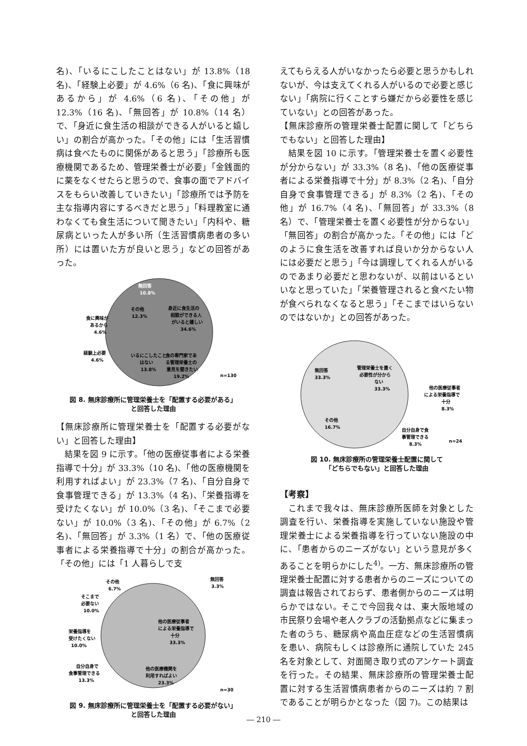名)、「いるにこしたことはない」が 13.8%（18 名)、「経験上必要」が 4.6%（6 名)、「食に興味があるから」が 4.6%（6 名)、「その他」が 12.3%（16 名)、「無回答」が 10.8%（14 名）で、「身近に食生活の相談ができる人がいると嬉しい」の割合が高かった。「その他」には「生活習慣病は食べたものに関係があると思う」「診療所も医療機関であるため、管理栄養士が必要」「金銭面的に薬をなくせたらと思うので、食事の面でアドバイスをもらい改善していきたい」「診療所では予防を主な指導内容にするべきだと思う」「料理教室に通わなくても食生活について聞きたい」「内科や、糖尿病といった人が多い所（生活習慣病患者の多い所）には置いた方が良いと思う」などの回答があった。
食に興味が
あるから
4.6%
経験上必要
4.6%
その他
12.3%
無回答
10.8%
身近に食生活の
相談ができる人
がいると嬉しい
34.6%
いるにこしたこと
はない
13.8%
食の専門家であ
る管理栄養士の
意見を聞きたい
19.2%
n=130
図 8. 無床診療所に管理栄養士を「配置する必要がある」
と回答した理由
【無床診療所に管理栄養士を「配置する必要がない」と回答した理由】
結果を図 9 に示す。「他の医療従事者による栄養指導で十分」が 33.3%（10 名)、「他の医療機関を利用すればよい」が 23.3%（7 名)、「自分自身で食事管理できる」が 13.3%（4 名)、「栄養指導を受けたくない」が 10.0%（3 名)、「そこまで必要ない」が 10.0%（3 名)、「その他」が 6.7%（2 名)、「無回答」が 3.3%（1 名）で、「他の医療従事者による栄養指導で十分」の割合が高かった。「その他」には「1 人暮らしで支
その他
6.7%
そこまで
必要ない
10.0%
栄養指導を
受けたくない
10.0%
自分自身で
食事管理できる
13.3%
無回答
3.3%
他の医療従事者
による栄養指導で
十分
33.3%
他の医療機関を
利用すればよい
23.3%
n=30
図 9. 無床診療所に管理栄養士を「配置する必要がない」
と回答した理由
えてもらえる人がいなかったら必要と思うかもしれないが、今は支えてくれる人がいるので必要と感じない」「病院に行くことすら嫌だから必要性を感じていない」との回答があった。
【無床診療所の管理栄養士配置に関して「どちらでもない」と回答した理由】
結果を図 10 に示す。「管理栄養士を置く必要性が分からない」が 33.3%（8 名)、「他の医療従事者による栄養指導で十分」が 8.3%（2 名)、「自分自身で食事管理できる」が 8.3%（2 名)、「その他」が 16.7%（4 名)、「無回答」が 33.3%（8 名）で、「管理栄養士を置く必要性が分からない」「無回答」の割合が高かった。「その他」には「どのように食生活を改善すれば良いか分からない人には必要だと思う」「今は調理してくれる人がいるのであまり必要だと思わないが、以前はいるといいなと思っていた」「栄養管理されると食べたい物が食べられなくなると思う」「そこまではいらないのではないか」との回答があった。
無回答
33.3%
管理栄養士を置く
必要性が分から
ない
33.3%
その他
16.7%
他の医療従事者
による栄養指導で
十分
8.3%
自分自身で食
事管理できる
8.3%
n=24
図 10. 無床診療所の管理栄養士配置に関して
「どちらでもない」と回答した理由
【考察】
これまで我々は、無床診療所医師を対象とした調査を行い、栄養指導を実施していない施設や管理栄養士による栄養指導を行っていない施設の中に、「患者からのニーズがない」という意見が多くあることを明らかにした<sup>4)</sup>。一方、無床診療所の管理栄養士配置に対する患者からのニーズについての調査は報告されておらず、患者側からのニーズは明らかではない。そこで今回我々は、東大阪地域の市民祭り会場や老人クラブの活動拠点などに集まった者のうち、糖尿病や高血圧症などの生活習慣病を患い、病院もしくは診療所に通院していた 245 名を対象として、対面聞き取り式のアンケート調査を行った。その結果、無床診療所の管理栄養士配置に対する生活習慣病患者からのニーズは約 7 割であることが明らかとなった（図 7)。この結果は
― 210 ―